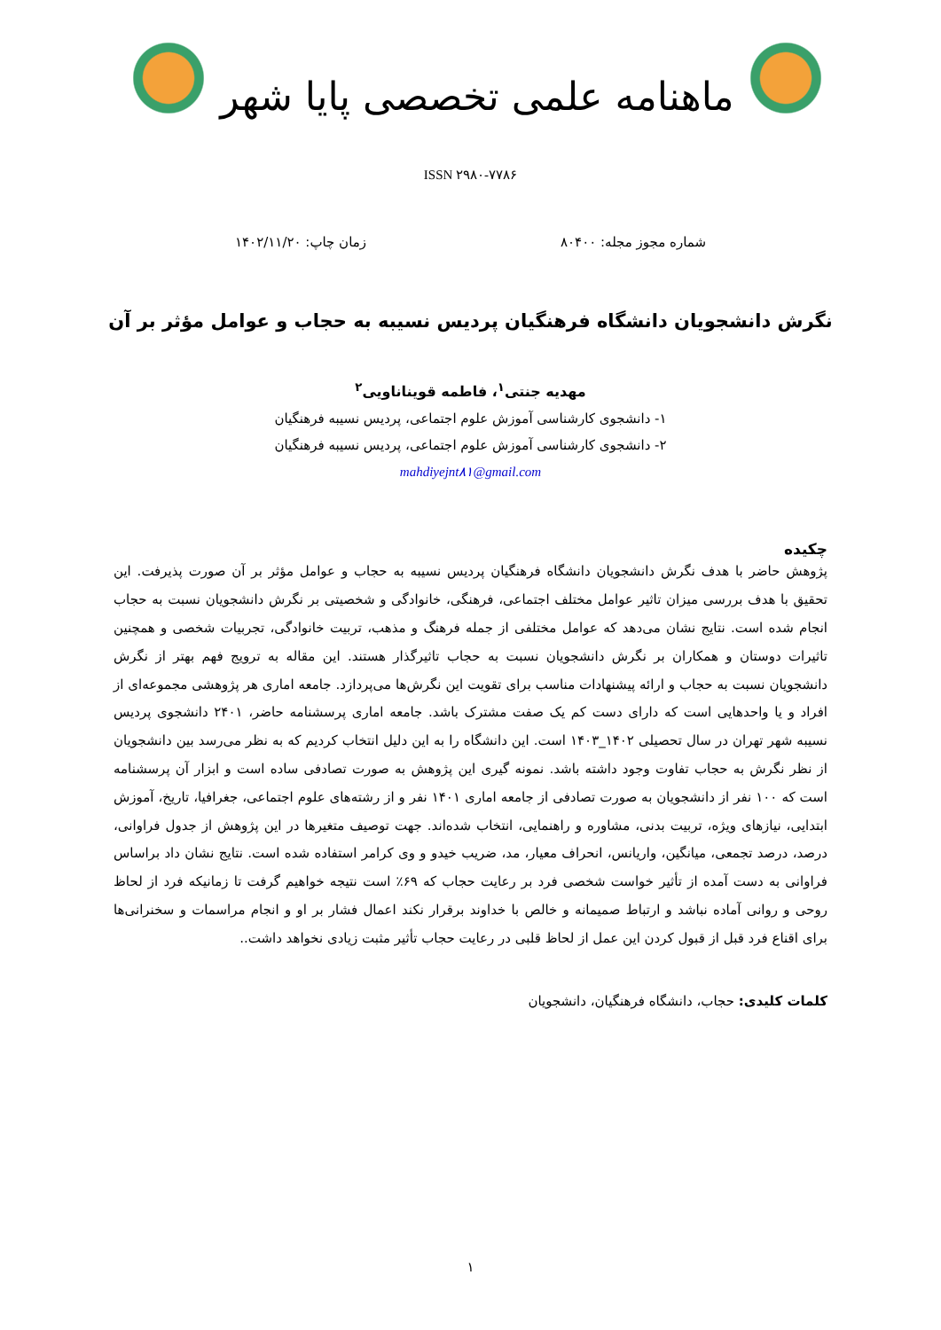ماهنامه علمی تخصصی پایا شهر
ISSN ۲۹۸۰-۷۷۸۶
شماره مجوز مجله: ۸۰۴۰۰ زمان چاپ: ۱۴۰۲/۱۱/۲۰
نگرش دانشجویان دانشگاه فرهنگیان پردیس نسیبه به حجاب و عوامل مؤثر بر آن
مهدیه جنتی<sup>۱</sup>، فاطمه قویناناویی<sup>۲</sup>
۱- دانشجوی کارشناسی آموزش علوم اجتماعی، پردیس نسیبه فرهنگیان
۲- دانشجوی کارشناسی آموزش علوم اجتماعی، پردیس نسیبه فرهنگیان
mahdiyejnt۸۱@gmail.com
چکیده
پژوهش حاضر با هدف نگرش دانشجویان دانشگاه فرهنگیان پردیس نسیبه به حجاب و عوامل مؤثر بر آن صورت پذیرفت. این تحقیق با هدف بررسی میزان تاثیر عوامل مختلف اجتماعی، فرهنگی، خانوادگی و شخصیتی بر نگرش دانشجویان نسبت به حجاب انجام شده است. نتایج نشان می‌دهد که عوامل مختلفی از جمله فرهنگ و مذهب، تربیت خانوادگی، تجربیات شخصی و همچنین تاثیرات دوستان و همکاران بر نگرش دانشجویان نسبت به حجاب تاثیرگذار هستند. این مقاله به ترویج فهم بهتر از نگرش دانشجویان نسبت به حجاب و ارائه پیشنهادات مناسب برای تقویت این نگرش‌ها می‌پردازد. جامعه اماری هر پژوهشی مجموعه‌ای از افراد و یا واحدهایی است که دارای دست کم یک صفت مشترک باشد. جامعه اماری پرسشنامه حاضر، ۲۴۰۱ دانشجوی پردیس نسیبه شهر تهران در سال تحصیلی ۱۴۰۲_۱۴۰۳ است. این دانشگاه را به این دلیل انتخاب کردیم که به نظر می‌رسد بین دانشجویان از نظر نگرش به حجاب تفاوت وجود داشته باشد. نمونه گیری این پژوهش به صورت تصادفی ساده است و ابزار آن پرسشنامه است که ۱۰۰ نفر از دانشجویان به صورت تصادفی از جامعه اماری ۱۴۰۱ نفر و از رشته‌های علوم اجتماعی، جغرافیا، تاریخ، آموزش ابتدایی، نیازهای ویژه، تربیت بدنی، مشاوره و راهنمایی، انتخاب شده‌اند. جهت توصیف متغیرها در این پژوهش از جدول فراوانی، درصد، درصد تجمعی، میانگین، واریانس، انحراف معیار، مد، ضریب خیدو و وی کرامر استفاده شده است. نتایج نشان داد براساس فراوانی به دست آمده از تأثیر خواست شخصی فرد بر رعایت حجاب که ۶۹٪ است نتیجه خواهیم گرفت تا زمانیکه فرد از لحاظ روحی و روانی آماده نباشد و ارتباط صمیمانه و خالص با خداوند برقرار نکند اعمال فشار بر او و انجام مراسمات و سخنرانی‌ها برای اقناع فرد قبل از قبول کردن این عمل از لحاظ قلبی در رعایت حجاب تأثیر مثبت زیادی نخواهد داشت..
کلمات کلیدی: حجاب، دانشگاه فرهنگیان، دانشجویان
۱